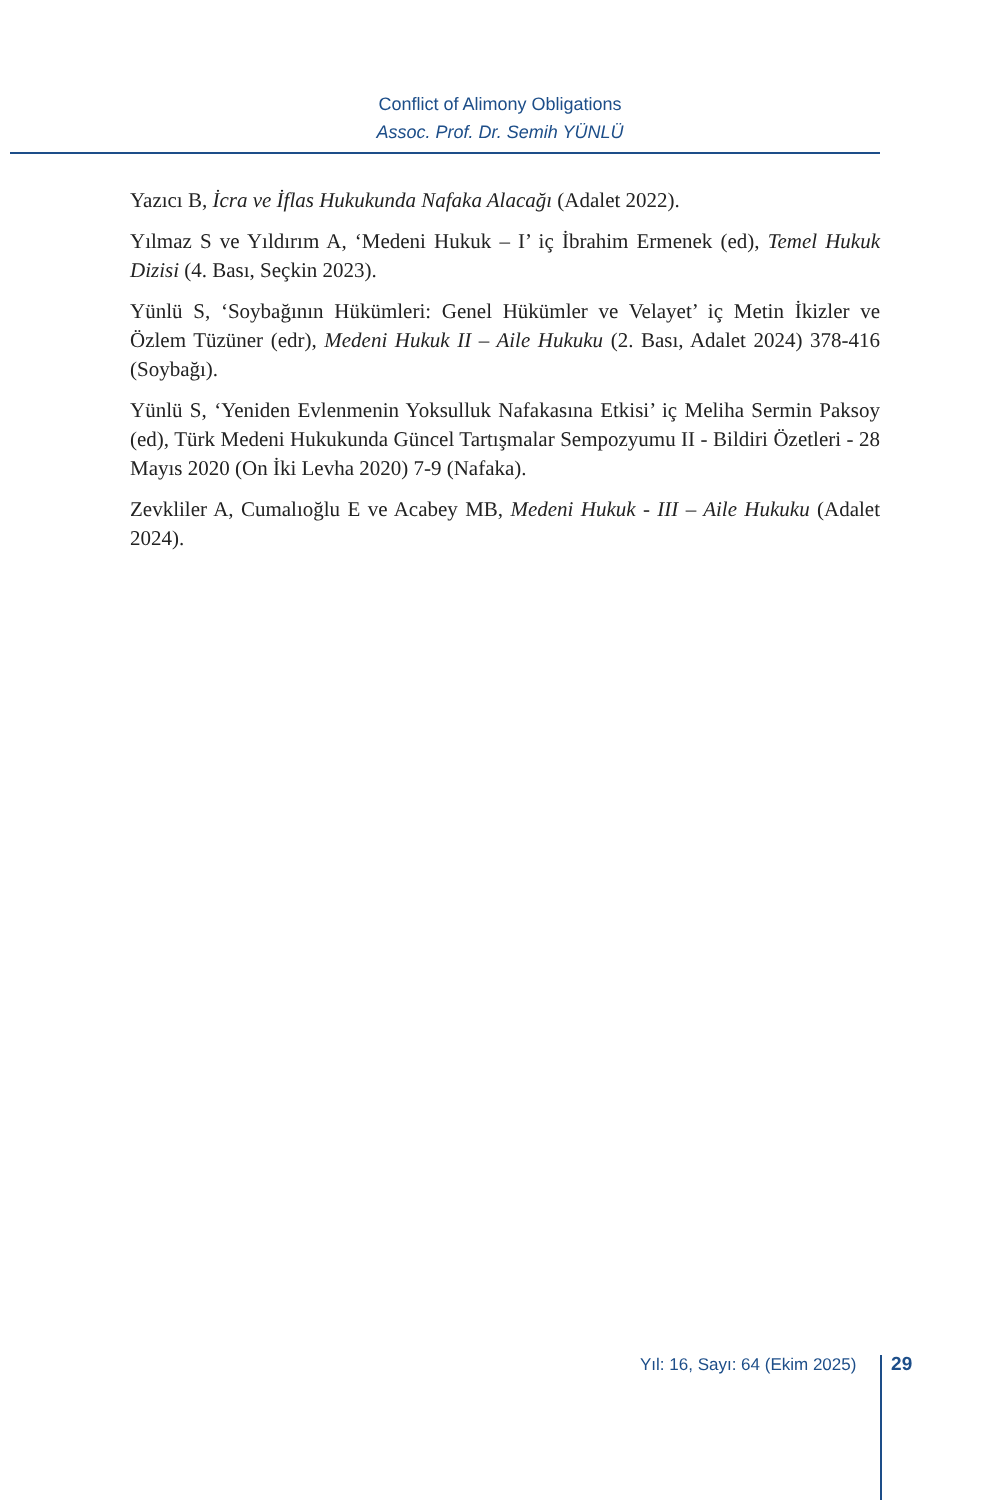Conflict of Alimony Obligations
Assoc. Prof. Dr. Semih YÜNLÜ
Yazıcı B, İcra ve İflas Hukukunda Nafaka Alacağı (Adalet 2022).
Yılmaz S ve Yıldırım A, ‘Medeni Hukuk – I’ iç İbrahim Ermenek (ed), Temel Hukuk Dizisi (4. Bası, Seçkin 2023).
Yünlü S, ‘Soybağının Hükümleri: Genel Hükümler ve Velayet’ iç Metin İkizler ve Özlem Tüzüner (edr), Medeni Hukuk II – Aile Hukuku (2. Bası, Adalet 2024) 378-416 (Soybağı).
Yünlü S, ‘Yeniden Evlenmenin Yoksulluk Nafakasına Etkisi’ iç Meliha Sermin Paksoy (ed), Türk Medeni Hukukunda Güncel Tartışmalar Sempozyumu II - Bildiri Özetleri - 28 Mayıs 2020 (On İki Levha 2020) 7-9 (Nafaka).
Zevkliler A, Cumalıoğlu E ve Acabey MB, Medeni Hukuk - III – Aile Hukuku (Adalet 2024).
Yıl: 16, Sayı: 64 (Ekim 2025) 29